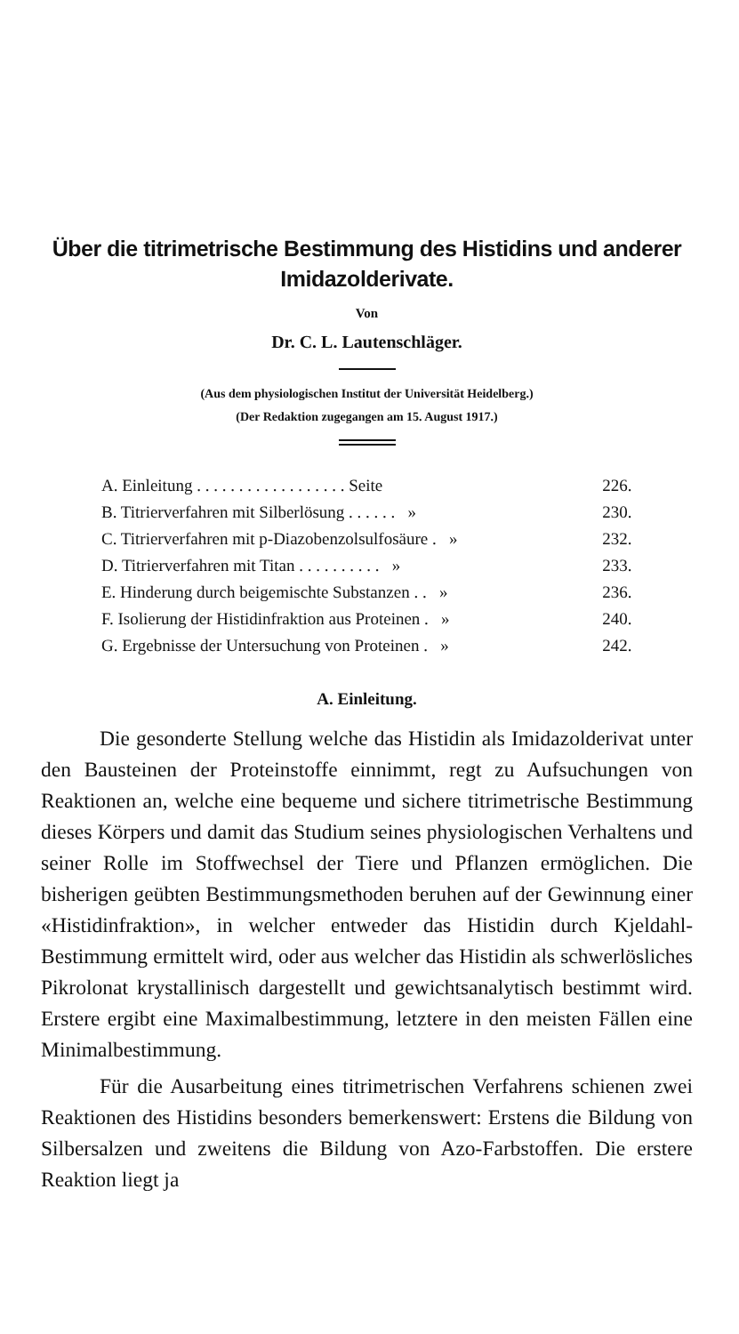Über die titrimetrische Bestimmung des Histidins und anderer Imidazolderivate.
Von
Dr. C. L. Lautenschläger.
(Aus dem physiologischen Institut der Universität Heidelberg.)
(Der Redaktion zugegangen am 15. August 1917.)
| A. Einleitung . . . . . . . . . . . . . . . . . . Seite | 226. |
| B. Titrierverfahren mit Silberlösung . . . . . . » | 230. |
| C. Titrierverfahren mit p-Diazobenzolsulfosäure . » | 232. |
| D. Titrierverfahren mit Titan . . . . . . . . . . » | 233. |
| E. Hinderung durch beigemischte Substanzen . . » | 236. |
| F. Isolierung der Histidinfraktion aus Proteinen . » | 240. |
| G. Ergebnisse der Untersuchung von Proteinen . » | 242. |
A. Einleitung.
Die gesonderte Stellung welche das Histidin als Imidazolderivat unter den Bausteinen der Proteinstoffe einnimmt, regt zu Aufsuchungen von Reaktionen an, welche eine bequeme und sichere titrimetrische Bestimmung dieses Körpers und damit das Studium seines physiologischen Verhaltens und seiner Rolle im Stoffwechsel der Tiere und Pflanzen ermöglichen. Die bisherigen geübten Bestimmungsmethoden beruhen auf der Gewinnung einer «Histidinfraktion», in welcher entweder das Histidin durch Kjeldahl-Bestimmung ermittelt wird, oder aus welcher das Histidin als schwerlösliches Pikrolonat krystallinisch dargestellt und gewichtsanalytisch bestimmt wird. Erstere ergibt eine Maximalbestimmung, letztere in den meisten Fällen eine Minimalbestimmung.
Für die Ausarbeitung eines titrimetrischen Verfahrens schienen zwei Reaktionen des Histidins besonders bemerkenswert: Erstens die Bildung von Silbersalzen und zweitens die Bildung von Azo-Farbstoffen. Die erstere Reaktion liegt ja